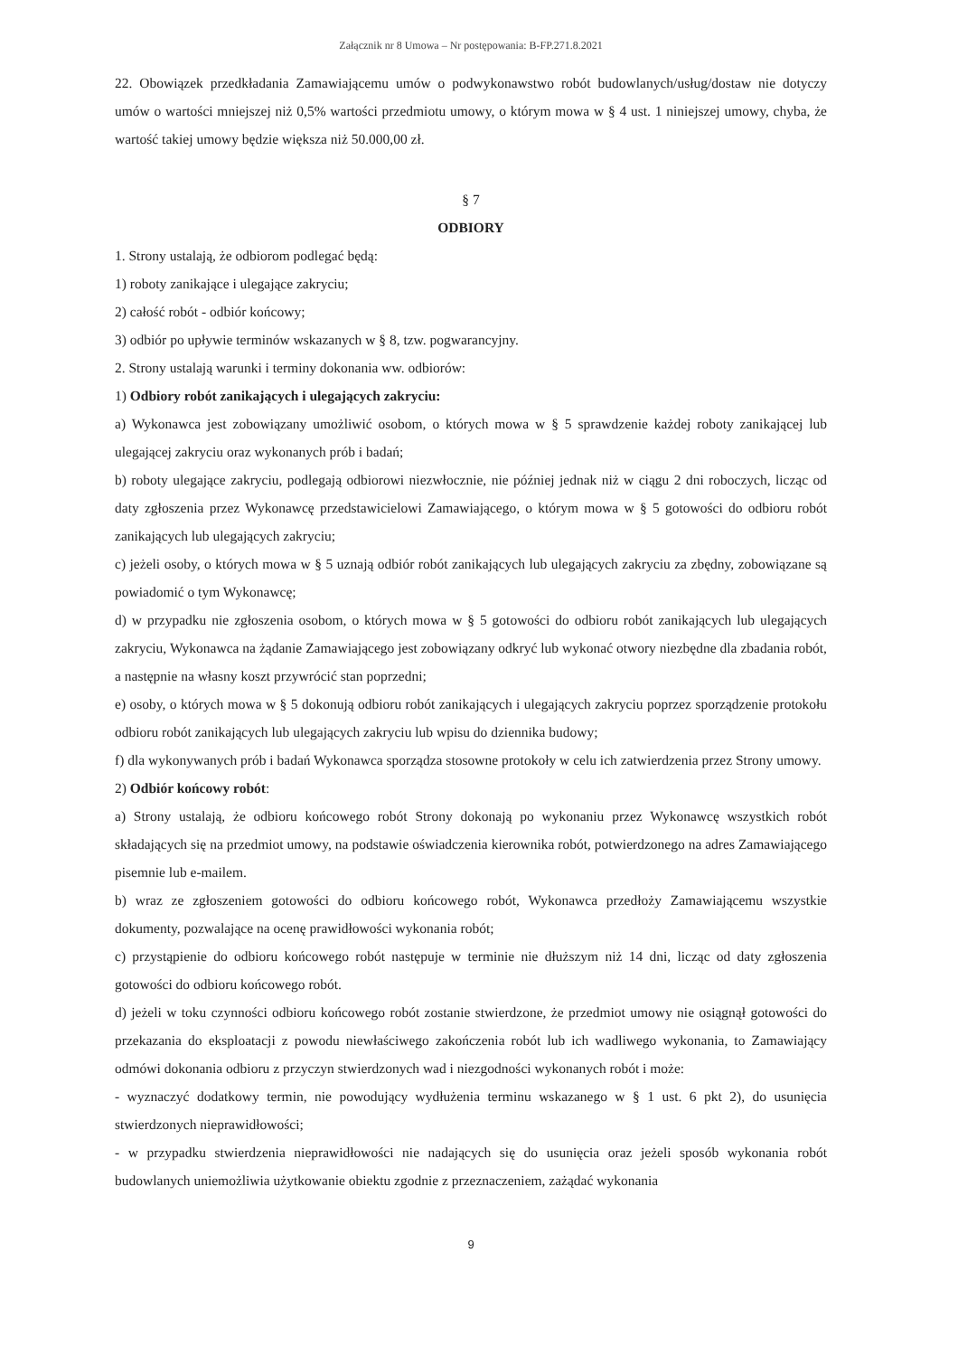Załącznik nr 8 Umowa – Nr postępowania: B-FP.271.8.2021
22. Obowiązek przedkładania Zamawiającemu umów o podwykonawstwo robót budowlanych/usług/dostaw nie dotyczy umów o wartości mniejszej niż 0,5% wartości przedmiotu umowy, o którym mowa w § 4 ust. 1 niniejszej umowy, chyba, że wartość takiej umowy będzie większa niż 50.000,00 zł.
§ 7
ODBIORY
1. Strony ustalają, że odbiorom podlegać będą:
1) roboty zanikające i ulegające zakryciu;
2) całość robót - odbiór końcowy;
3) odbiór po upływie terminów wskazanych w § 8, tzw. pogwarancyjny.
2. Strony ustalają warunki i terminy dokonania ww. odbiorów:
1) Odbiory robót zanikających i ulegających zakryciu:
a) Wykonawca jest zobowiązany umożliwić osobom, o których mowa w § 5 sprawdzenie każdej roboty zanikającej lub ulegającej zakryciu oraz wykonanych prób i badań;
b) roboty ulegające zakryciu, podlegają odbiorowi niezwłocznie, nie później jednak niż w ciągu 2 dni roboczych, licząc od daty zgłoszenia przez Wykonawcę przedstawicielowi Zamawiającego, o którym mowa w § 5 gotowości do odbioru robót zanikających lub ulegających zakryciu;
c) jeżeli osoby, o których mowa w § 5 uznają odbiór robót zanikających lub ulegających zakryciu za zbędny, zobowiązane są powiadomić o tym Wykonawcę;
d) w przypadku nie zgłoszenia osobom, o których mowa w § 5 gotowości do odbioru robót zanikających lub ulegających zakryciu, Wykonawca na żądanie Zamawiającego jest zobowiązany odkryć lub wykonać otwory niezbędne dla zbadania robót, a następnie na własny koszt przywrócić stan poprzedni;
e) osoby, o których mowa w § 5 dokonują odbioru robót zanikających i ulegających zakryciu poprzez sporządzenie protokołu odbioru robót zanikających lub ulegających zakryciu lub wpisu do dziennika budowy;
f) dla wykonywanych prób i badań Wykonawca sporządza stosowne protokoły w celu ich zatwierdzenia przez Strony umowy.
2) Odbiór końcowy robót:
a) Strony ustalają, że odbioru końcowego robót Strony dokonają po wykonaniu przez Wykonawcę wszystkich robót składających się na przedmiot umowy, na podstawie oświadczenia kierownika robót, potwierdzonego na adres Zamawiającego pisemnie lub e-mailem.
b) wraz ze zgłoszeniem gotowości do odbioru końcowego robót, Wykonawca przedłoży Zamawiającemu wszystkie dokumenty, pozwalające na ocenę prawidłowości wykonania robót;
c) przystąpienie do odbioru końcowego robót następuje w terminie nie dłuższym niż 14 dni, licząc od daty zgłoszenia gotowości do odbioru końcowego robót.
d) jeżeli w toku czynności odbioru końcowego robót zostanie stwierdzone, że przedmiot umowy nie osiągnął gotowości do przekazania do eksploatacji z powodu niewłaściwego zakończenia robót lub ich wadliwego wykonania, to Zamawiający odmówi dokonania odbioru z przyczyn stwierdzonych wad i niezgodności wykonanych robót i może:
- wyznaczyć dodatkowy termin, nie powodujący wydłużenia terminu wskazanego w § 1 ust. 6 pkt 2), do usunięcia stwierdzonych nieprawidłowości;
- w przypadku stwierdzenia nieprawidłowości nie nadających się do usunięcia oraz jeżeli sposób wykonania robót budowlanych uniemożliwia użytkowanie obiektu zgodnie z przeznaczeniem, zażądać wykonania
9